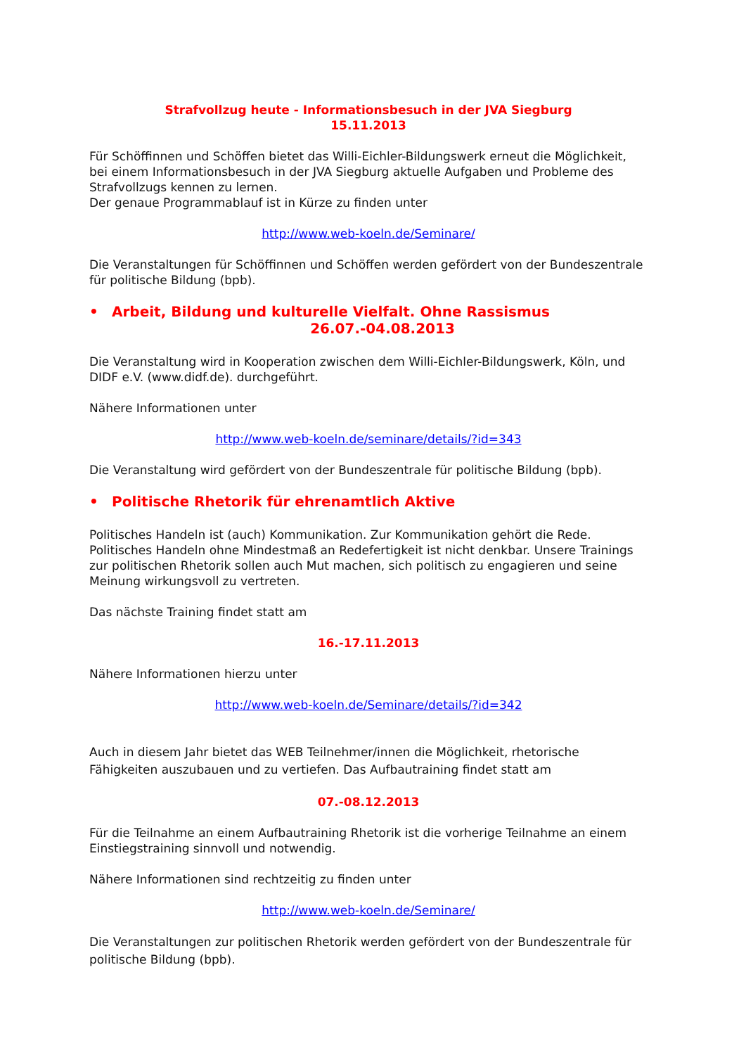Strafvollzug heute - Informationsbesuch in der JVA Siegburg
15.11.2013
Für Schöffinnen und Schöffen bietet das Willi-Eichler-Bildungswerk erneut die Möglichkeit, bei einem Informationsbesuch in der JVA Siegburg aktuelle Aufgaben und Probleme des Strafvollzugs kennen zu lernen.
Der genaue Programmablauf ist in Kürze zu finden unter
http://www.web-koeln.de/Seminare/
Die Veranstaltungen für Schöffinnen und Schöffen werden gefördert von der Bundeszentrale für politische Bildung (bpb).
• Arbeit, Bildung und kulturelle Vielfalt. Ohne Rassismus
26.07.-04.08.2013
Die Veranstaltung wird in Kooperation zwischen dem Willi-Eichler-Bildungswerk, Köln, und DIDF e.V. (www.didf.de). durchgeführt.
Nähere Informationen unter
http://www.web-koeln.de/seminare/details/?id=343
Die Veranstaltung wird gefördert von der Bundeszentrale für politische Bildung (bpb).
• Politische Rhetorik für ehrenamtlich Aktive
Politisches Handeln ist (auch) Kommunikation. Zur Kommunikation gehört die Rede. Politisches Handeln ohne Mindestmaß an Redefertigkeit ist nicht denkbar. Unsere Trainings zur politischen Rhetorik sollen auch Mut machen, sich politisch zu engagieren und seine Meinung wirkungsvoll zu vertreten.
Das nächste Training findet statt am
16.-17.11.2013
Nähere Informationen hierzu unter
http://www.web-koeln.de/Seminare/details/?id=342
Auch in diesem Jahr bietet das WEB Teilnehmer/innen die Möglichkeit, rhetorische Fähigkeiten auszubauen und zu vertiefen. Das Aufbautraining findet statt am
07.-08.12.2013
Für die Teilnahme an einem Aufbautraining Rhetorik ist die vorherige Teilnahme an einem Einstiegstraining sinnvoll und notwendig.
Nähere Informationen sind rechtzeitig zu finden unter
http://www.web-koeln.de/Seminare/
Die Veranstaltungen zur politischen Rhetorik werden gefördert von der Bundeszentrale für politische Bildung (bpb).